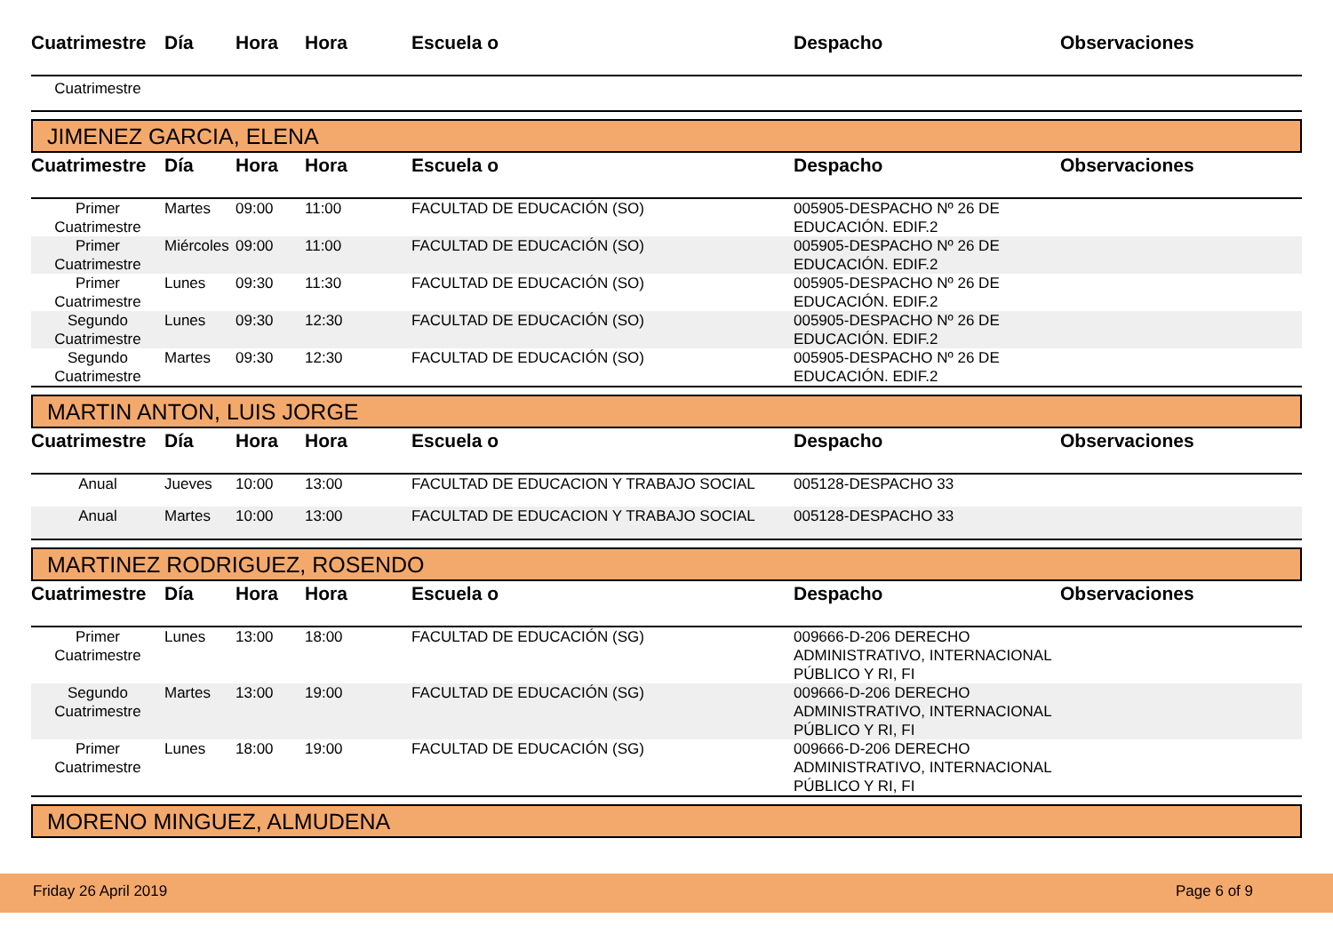| Cuatrimestre | Día | Hora | Hora | Escuela o | Despacho | Observaciones |
| --- | --- | --- | --- | --- | --- | --- |
| Cuatrimestre | | | | | | |
JIMENEZ GARCIA, ELENA
| Cuatrimestre | Día | Hora | Hora | Escuela o | Despacho | Observaciones |
| --- | --- | --- | --- | --- | --- | --- |
| Primer Cuatrimestre | Martes | 09:00 | 11:00 | FACULTAD DE EDUCACIÓN (SO) | 005905-DESPACHO Nº 26 DE EDUCACIÓN. EDIF.2 | |
| Primer Cuatrimestre | Miércoles | 09:00 | 11:00 | FACULTAD DE EDUCACIÓN (SO) | 005905-DESPACHO Nº 26 DE EDUCACIÓN. EDIF.2 | |
| Primer Cuatrimestre | Lunes | 09:30 | 11:30 | FACULTAD DE EDUCACIÓN (SO) | 005905-DESPACHO Nº 26 DE EDUCACIÓN. EDIF.2 | |
| Segundo Cuatrimestre | Lunes | 09:30 | 12:30 | FACULTAD DE EDUCACIÓN (SO) | 005905-DESPACHO Nº 26 DE EDUCACIÓN. EDIF.2 | |
| Segundo Cuatrimestre | Martes | 09:30 | 12:30 | FACULTAD DE EDUCACIÓN (SO) | 005905-DESPACHO Nº 26 DE EDUCACIÓN. EDIF.2 | |
MARTIN ANTON, LUIS JORGE
| Cuatrimestre | Día | Hora | Hora | Escuela o | Despacho | Observaciones |
| --- | --- | --- | --- | --- | --- | --- |
| Anual | Jueves | 10:00 | 13:00 | FACULTAD DE EDUCACION Y TRABAJO SOCIAL | 005128-DESPACHO 33 | |
| Anual | Martes | 10:00 | 13:00 | FACULTAD DE EDUCACION Y TRABAJO SOCIAL | 005128-DESPACHO 33 | |
MARTINEZ RODRIGUEZ, ROSENDO
| Cuatrimestre | Día | Hora | Hora | Escuela o | Despacho | Observaciones |
| --- | --- | --- | --- | --- | --- | --- |
| Primer Cuatrimestre | Lunes | 13:00 | 18:00 | FACULTAD DE EDUCACIÓN (SG) | 009666-D-206 DERECHO ADMINISTRATIVO, INTERNACIONAL PÚBLICO Y RI, FI | |
| Segundo Cuatrimestre | Martes | 13:00 | 19:00 | FACULTAD DE EDUCACIÓN (SG) | 009666-D-206 DERECHO ADMINISTRATIVO, INTERNACIONAL PÚBLICO Y RI, FI | |
| Primer Cuatrimestre | Lunes | 18:00 | 19:00 | FACULTAD DE EDUCACIÓN (SG) | 009666-D-206 DERECHO ADMINISTRATIVO, INTERNACIONAL PÚBLICO Y RI, FI | |
MORENO MINGUEZ, ALMUDENA
Friday 26 April 2019 Page 6 of 9